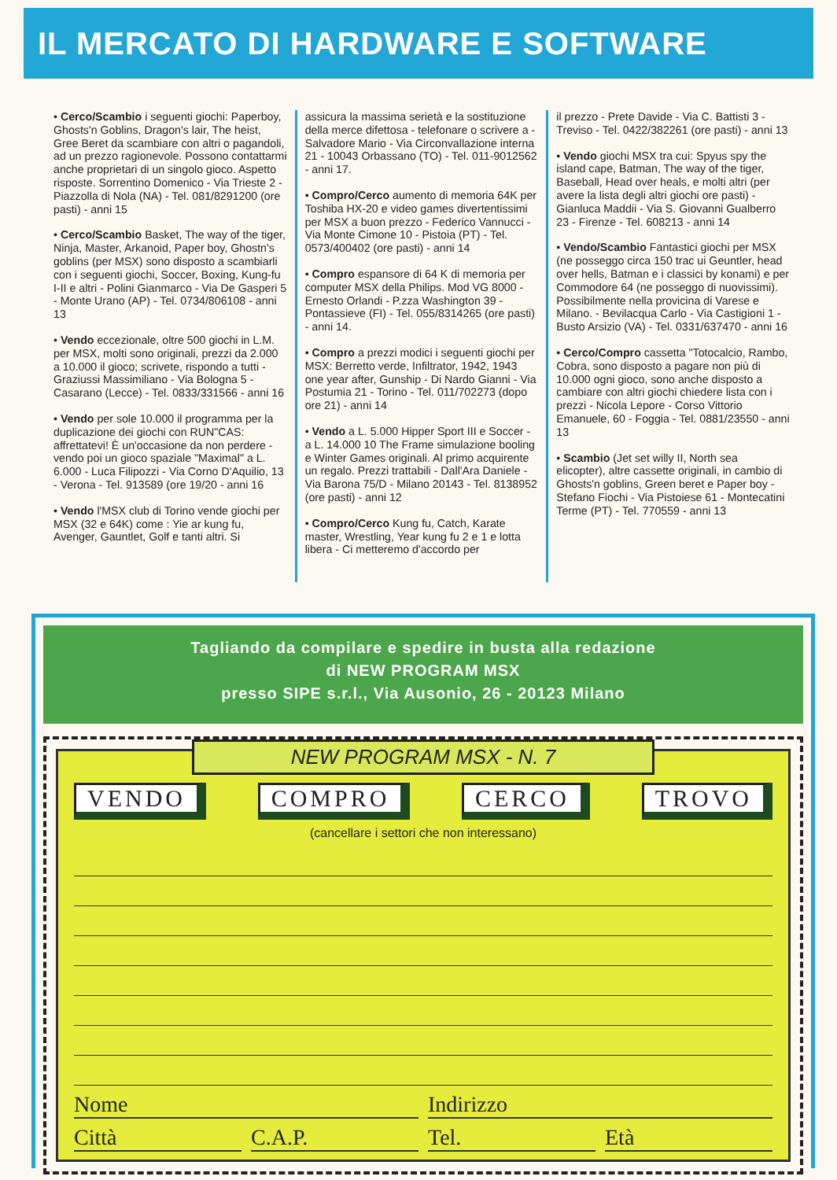IL MERCATO DI HARDWARE E SOFTWARE
• Cerco/Scambio i seguenti giochi: Paperboy, Ghosts'n Goblins, Dragon's lair, The heist, Gree Beret da scambiare con altri o pagandoli, ad un prezzo ragionevole. Possono contattarmi anche proprietari di un singolo gioco. Aspetto risposte. Sorrentino Domenico - Via Trieste 2 - Piazzolla di Nola (NA) - Tel. 081/8291200 (ore pasti) - anni 15
• Cerco/Scambio Basket, The way of the tiger, Ninja, Master, Arkanoid, Paper boy, Ghostn's goblins (per MSX) sono disposto a scambiarli con i seguenti giochi, Soccer, Boxing, Kung-fu I-II e altri - Polini Gianmarco - Via De Gasperi 5 - Monte Urano (AP) - Tel. 0734/806108 - anni 13
• Vendo eccezionale, oltre 500 giochi in L.M. per MSX, molti sono originali, prezzi da 2.000 a 10.000 il gioco; scrivete, rispondo a tutti - Graziussi Massimiliano - Via Bologna 5 - Casarano (Lecce) - Tel. 0833/331566 - anni 16
• Vendo per sole 10.000 il programma per la duplicazione dei giochi con RUN"CAS: affrettatevi! È un'occasione da non perdere - vendo poi un gioco spaziale "Maximal" a L. 6.000 - Luca Filipozzi - Via Corno D'Aquilio, 13 - Verona - Tel. 913589 (ore 19/20 - anni 16
• Vendo l'MSX club di Torino vende giochi per MSX (32 e 64K) come : Yie ar kung fu, Avenger, Gauntlet, Golf e tanti altri. Si
assicura la massima serietà e la sostituzione della merce difettosa - telefonare o scrivere a - Salvadore Mario - Via Circonvallazione interna 21 - 10043 Orbassano (TO) - Tel. 011-9012562 - anni 17.
• Compro/Cerco aumento di memoria 64K per Toshiba HX-20 e video games divertentissimi per MSX a buon prezzo - Federico Vannucci - Via Monte Cimone 10 - Pistoia (PT) - Tel. 0573/400402 (ore pasti) - anni 14
• Compro espansore di 64 K di memoria per computer MSX della Philips. Mod VG 8000 - Ernesto Orlandi - P.zza Washington 39 - Pontassieve (FI) - Tel. 055/8314265 (ore pasti) - anni 14.
• Compro a prezzi modici i seguenti giochi per MSX: Berretto verde, Infiltrator, 1942, 1943 one year after, Gunship - Di Nardo Gianni - Via Postumia 21 - Torino - Tel. 011/702273 (dopo ore 21) - anni 14
• Vendo a L. 5.000 Hipper Sport III e Soccer - a L. 14.000 10 The Frame simulazione booling e Winter Games originali. Al primo acquirente un regalo. Prezzi trattabili - Dall'Ara Daniele - Via Barona 75/D - Milano 20143 - Tel. 8138952 (ore pasti) - anni 12
• Compro/Cerco Kung fu, Catch, Karate master, Wrestling, Year kung fu 2 e 1 e lotta libera - Ci metteremo d'accordo per
il prezzo - Prete Davide - Via C. Battisti 3 - Treviso - Tel. 0422/382261 (ore pasti) - anni 13
• Vendo giochi MSX tra cui: Spyus spy the island cape, Batman, The way of the tiger, Baseball, Head over heals, e molti altri (per avere la lista degli altri giochi ore pasti) - Gianluca Maddii - Via S. Giovanni Gualberro 23 - Firenze - Tel. 608213 - anni 14
• Vendo/Scambio Fantastici giochi per MSX (ne posseggo circa 150 trac ui Geuntler, head over hells, Batman e i classici by konami) e per Commodore 64 (ne posseggo di nuovissimi). Possibilmente nella provicina di Varese e Milano. - Bevilacqua Carlo - Via Castigioni 1 - Busto Arsizio (VA) - Tel. 0331/637470 - anni 16
• Cerco/Compro cassetta "Totocalcio, Rambo, Cobra, sono disposto a pagare non più di 10.000 ogni gioco, sono anche disposto a cambiare con altri giochi chiedere lista con i prezzi - Nicola Lepore - Corso Vittorio Emanuele, 60 - Foggia - Tel. 0881/23550 - anni 13
• Scambio (Jet set willy II, North sea elicopter), altre cassette originali, in cambio di Ghosts'n goblins, Green beret e Paper boy - Stefano Fiochi - Via Pistoiese 61 - Montecatini Terme (PT) - Tel. 770559 - anni 13
Tagliando da compilare e spedire in busta alla redazione
di NEW PROGRAM MSX
presso SIPE s.r.l., Via Ausonio, 26 - 20123 Milano
NEW PROGRAM MSX - N. 7
VENDO COMPRO CERCO TROVO
(cancellare i settori che non interessano)
Nome Indirizzo
Città C.A.P. Tel. Età